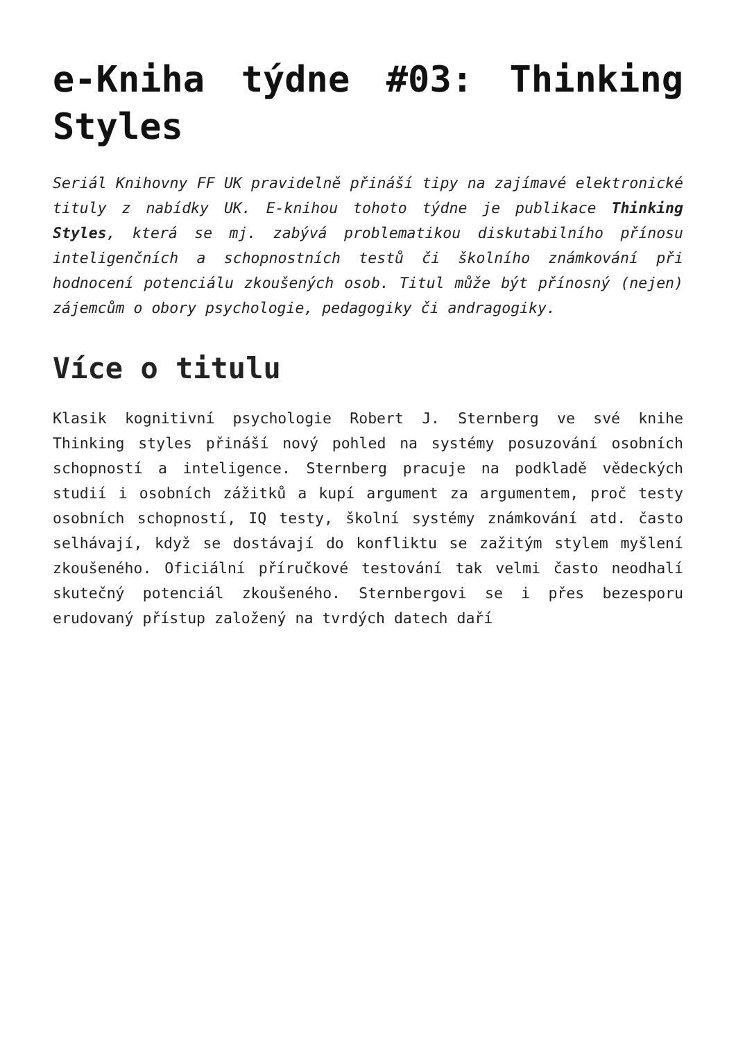e-Kniha týdne #03: Thinking Styles
Seriál Knihovny FF UK pravidelně přináší tipy na zajímavé elektronické tituly z nabídky UK. E-knihou tohoto týdne je publikace Thinking Styles, která se mj. zabývá problematikou diskutabilního přínosu inteligenčních a schopnostních testů či školního známkování při hodnocení potenciálu zkoušených osob. Titul může být přínosný (nejen) zájemcům o obory psychologie, pedagogiky či andragogiky.
Více o titulu
Klasik kognitivní psychologie Robert J. Sternberg ve své knihe Thinking styles přináší nový pohled na systémy posuzování osobních schopností a inteligence. Sternberg pracuje na podkladě vědeckých studií i osobních zážitků a kupí argument za argumentem, proč testy osobních schopností, IQ testy, školní systémy známkování atd. často selhávají, když se dostávají do konfliktu se zažitým stylem myšlení zkoušeného. Oficiální příručkové testování tak velmi často neodhalí skutečný potenciál zkoušeného. Sternbergovi se i přes bezesporu erudovaný přístup založený na tvrdých datech daří